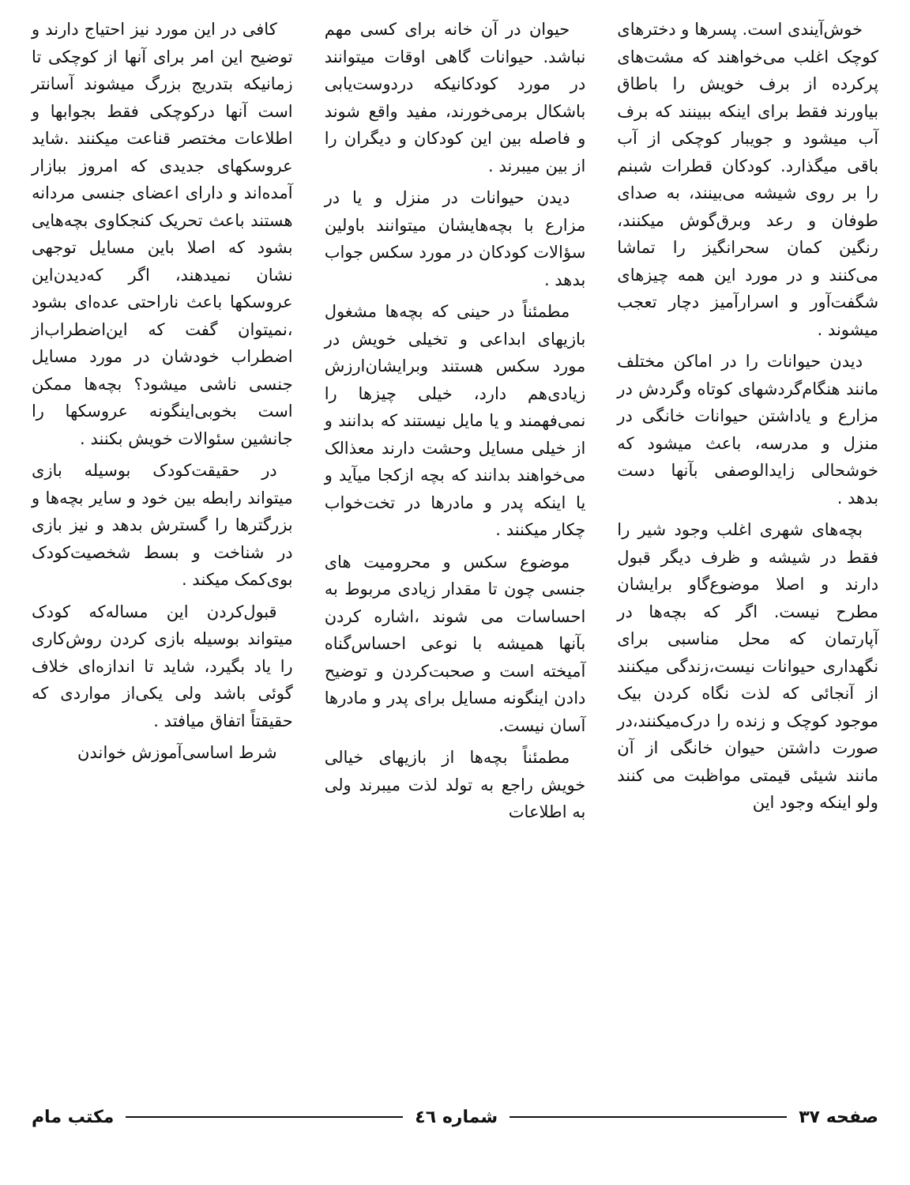خوش‌آیندی است. پسرها و دخترهای کوچک اغلب می‌خواهند که مشت‌های پرکرده از برف خویش را باطاق بیاورند فقط برای اینکه ببینند که برف آب میشود و جویبار کوچکی از آب باقی میگذارد. کودکان قطرات شبنم را بر روی شیشه می‌بینند، به صدای طوفان و رعد وبرق‌گوش میکنند، رنگین کمان سحرانگیز را تماشا می‌کنند و در مورد این همه چیزهای شگفت‌آور و اسرارآمیز دچار تعجب میشوند .
دیدن حیوانات را در اماکن مختلف مانند هنگام‌گردشهای کوتاه وگردش در مزارع و یاداشتن حیوانات خانگی در منزل و مدرسه، باعث میشود که خوشحالی زایدالوصفی بآنها دست بدهد .
بچه‌های شهری اغلب وجود شیر را فقط در شیشه و ظرف دیگر قبول دارند و اصلا موضوع‌گاو برایشان مطرح نیست. اگر که بچه‌ها در آپارتمان که محل مناسبی برای نگهداری حیوانات نیست،زندگی میکنند از آنجائی که لذت نگاه کردن بیک موجود کوچک و زنده را درک‌میکنند،در صورت داشتن حیوان خانگی از آن مانند شیئی قیمتی مواظبت می کنند ولو اینکه وجود این
حیوان در آن خانه برای کسی مهم نباشد. حیوانات گاهی اوقات میتوانند در مورد کودکانیکه دردوست‌یابی باشکال برمی‌خورند، مفید واقع شوند و فاصله بین این کودکان و دیگران را از بین میبرند .
دیدن حیوانات در منزل و یا در مزارع با بچه‌هایشان میتوانند باولین سؤالات کودکان در مورد سکس جواب بدهد .
مطمئناً در حینی که بچه‌ها مشغول بازیهای ابداعی و تخیلی خویش در مورد سکس هستند وبرایشان‌ارزش زیادی‌هم دارد، خیلی چیزها را نمی‌فهمند و یا مایل نیستند که بدانند و از خیلی مسایل وحشت دارند معذالک می‌خواهند بدانند که بچه ازکجا میآید و یا اینکه پدر و مادرها در تخت‌خواب چکار میکنند .
موضوع سکس و محرومیت های جنسی چون تا مقدار زیادی مربوط به احساسات می شوند ،اشاره کردن بآنها همیشه با نوعی احساس‌گناه آمیخته است و صحبت‌کردن و توضیح دادن اینگونه مسایل برای پدر و مادرها آسان نیست.
مطمئناً بچه‌ها از بازیهای خیالی خویش راجع به تولد لذت میبرند ولی به اطلاعات
کافی در این مورد نیز احتیاج دارند و توضیح این امر برای آنها از کوچکی تا زمانیکه بتدریج بزرگ میشوند آسانتر است آنها درکوچکی فقط بجوابها و اطلاعات مختصر قناعت میکنند .شاید عروسکهای جدیدی که امروز ببازار آمده‌اند و دارای اعضای جنسی مردانه هستند باعث تحریک کنجکاوی بچه‌هایی بشود که اصلا باین مسایل توجهی نشان نمیدهند، اگر که‌دیدن‌این عروسکها باعث ناراحتی عده‌ای بشود ،نمیتوان گفت که این‌اضطراب‌از اضطراب خودشان در مورد مسایل جنسی ناشی میشود؟ بچه‌ها ممکن است بخوبی‌اینگونه عروسکها را جانشین سئوالات خویش بکنند .
در حقیقت‌کودک بوسیله بازی میتواند رابطه بین خود و سایر بچه‌ها و بزرگترها را گسترش بدهد و نیز بازی در شناخت و بسط شخصیت‌کودک بوی‌کمک میکند .
قبول‌کردن این مساله‌که کودک میتواند بوسیله بازی کردن روش‌کاری را یاد بگیرد، شاید تا اندازه‌ای خلاف گوئی باشد ولی یکی‌از مواردی که حقیقتاً اتفاق میافتد .
شرط اساسی‌آموزش خواندن
صفحه ۳۷ شماره ٤٦ مکتب مام